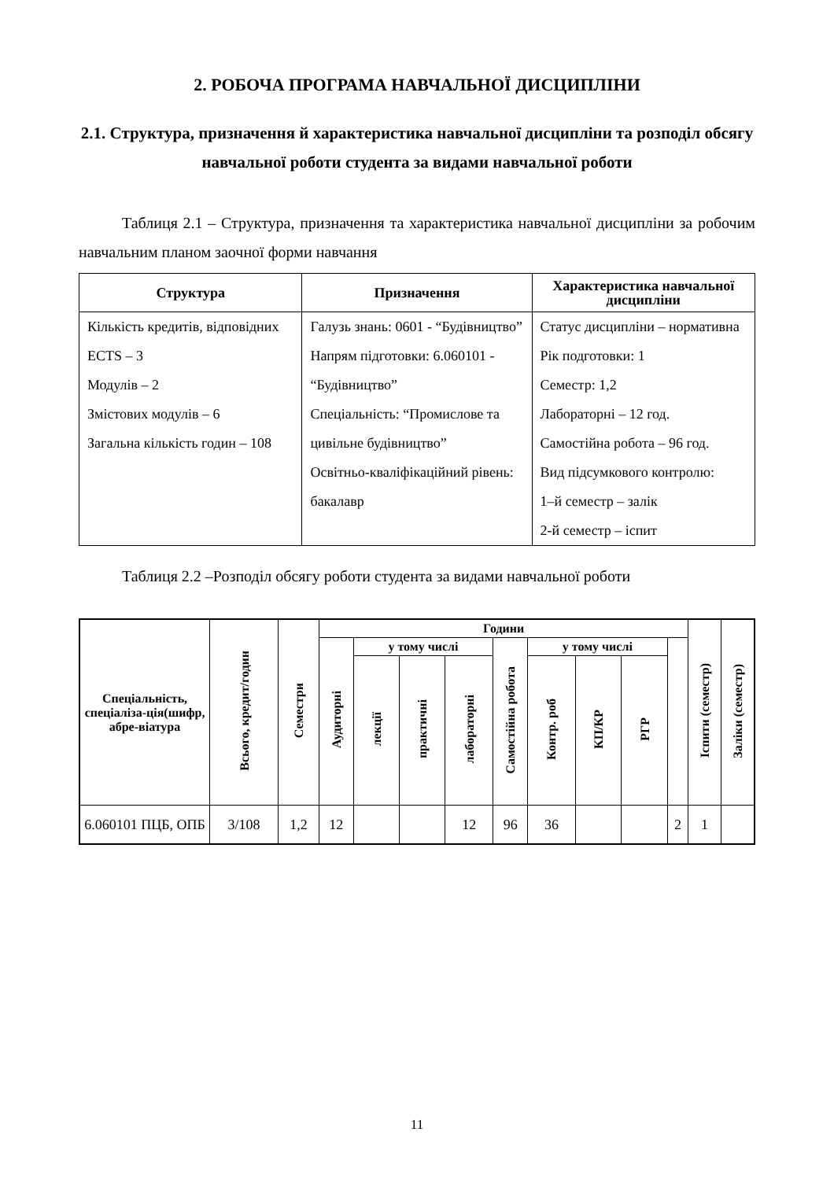2. РОБОЧА ПРОГРАМА НАВЧАЛЬНОЇ ДИСЦИПЛІНИ
2.1. Структура, призначення й характеристика навчальної дисципліни та розподіл обсягу навчальної роботи студента за видами навчальної роботи
Таблиця 2.1 – Структура, призначення та характеристика навчальної дисципліни за робочим навчальним планом заочної форми навчання
| Структура | Призначення | Характеристика навчальної дисципліни |
| --- | --- | --- |
| Кількість кредитів, відповідних ECTS – 3 Модулів – 2 Змістових модулів – 6 Загальна кількість годин – 108 | Галузь знань: 0601 - “Будівництво” Напрям підготовки: 6.060101 - “Будівництво” Спеціальність: “Промислове та цивільне будівництво” Освітньо-кваліфікаційний рівень: бакалавр | Статус дисципліни – нормативна Рік подготовки: 1 Семестр: 1,2 Лабораторні – 12 год. Самостійна робота – 96 год. Вид підсумкового контролю: 1–й семестр – залік 2-й семестр – іспит |
Таблиця 2.2 –Розподіл обсягу роботи студента за видами навчальної роботи
| Спеціальність, спеціаліза-ція(шифр, абре-віатура | Всього, кредит/годин | Семестри | Години | | | | | | | | | Іспити (семестр) | Заліки (семестр) |
| --- | --- | --- | --- | --- | --- | --- | --- | --- | --- | --- | --- | --- | --- |
| | | | Аудиторні | у тому числі | | | Самостійна робота | у тому числі | | | | | |
| | | | | лекції | практичні | лабораторні | | Контр. роб | КП/КР | РГР | | | |
| 6.060101 ПЦБ, ОПБ | 3/108 | 1,2 | 12 | | | 12 | 96 | 36 | | | 2 | 1 | |
11